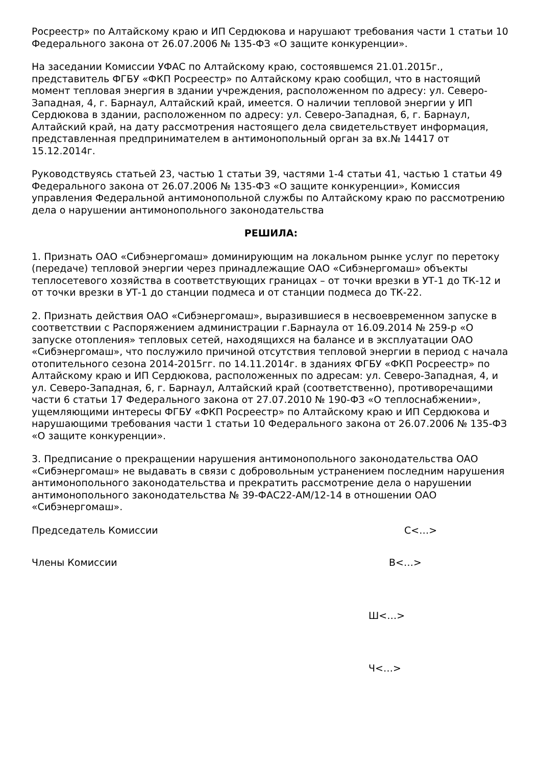Росреестр» по Алтайскому краю и ИП Сердюкова и нарушают требования части 1 статьи 10 Федерального закона от 26.07.2006 № 135-ФЗ «О защите конкуренции».
На заседании Комиссии УФАС по Алтайскому краю, состоявшемся 21.01.2015г., представитель ФГБУ «ФКП Росреестр» по Алтайскому краю сообщил, что в настоящий момент тепловая энергия в здании учреждения, расположенном по адресу: ул. Северо-Западная, 4, г. Барнаул, Алтайский край, имеется. О наличии тепловой энергии у ИП Сердюкова в здании, расположенном по адресу: ул. Северо-Западная, 6, г. Барнаул, Алтайский край, на дату рассмотрения настоящего дела свидетельствует информация, представленная предпринимателем в антимонопольный орган за вх.№ 14417 от 15.12.2014г.
Руководствуясь статьей 23, частью 1 статьи 39, частями 1-4 статьи 41, частью 1 статьи 49 Федерального закона от 26.07.2006 № 135-ФЗ «О защите конкуренции», Комиссия управления Федеральной антимонопольной службы по Алтайскому краю по рассмотрению дела о нарушении антимонопольного законодательства
РЕШИЛА:
1. Признать ОАО «Сибэнергомаш» доминирующим на локальном рынке услуг по перетоку (передаче) тепловой энергии через принадлежащие ОАО «Сибэнергомаш» объекты теплосетевого хозяйства в соответствующих границах – от точки врезки в УТ-1 до ТК-12 и от точки врезки в УТ-1 до станции подмеса и от станции подмеса до ТК-22.
2. Признать действия ОАО «Сибэнергомаш», выразившиеся в несвоевременном запуске в соответствии с Распоряжением администрации г.Барнаула от 16.09.2014 № 259-р «О запуске отопления» тепловых сетей, находящихся на балансе и в эксплуатации ОАО «Сибэнергомаш», что послужило причиной отсутствия тепловой энергии в период с начала отопительного сезона 2014-2015гг. по 14.11.2014г. в зданиях ФГБУ «ФКП Росреестр» по Алтайскому краю и ИП Сердюкова, расположенных по адресам: ул. Северо-Западная, 4, и ул. Северо-Западная, 6, г. Барнаул, Алтайский край (соответственно), противоречащими части 6 статьи 17 Федерального закона от 27.07.2010 № 190-ФЗ «О теплоснабжении», ущемляющими интересы ФГБУ «ФКП Росреестр» по Алтайскому краю и ИП Сердюкова и нарушающими требования части 1 статьи 10 Федерального закона от 26.07.2006 № 135-ФЗ «О защите конкуренции».
3. Предписание о прекращении нарушения антимонопольного законодательства ОАО «Сибэнергомаш» не выдавать в связи с добровольным устранением последним нарушения антимонопольного законодательства и прекратить рассмотрение дела о нарушении антимонопольного законодательства № 39-ФАС22-АМ/12-14 в отношении ОАО «Сибэнергомаш».
Председатель Комиссии С<…>
Члены Комиссии В<…>
Ш<…>
Ч<…>